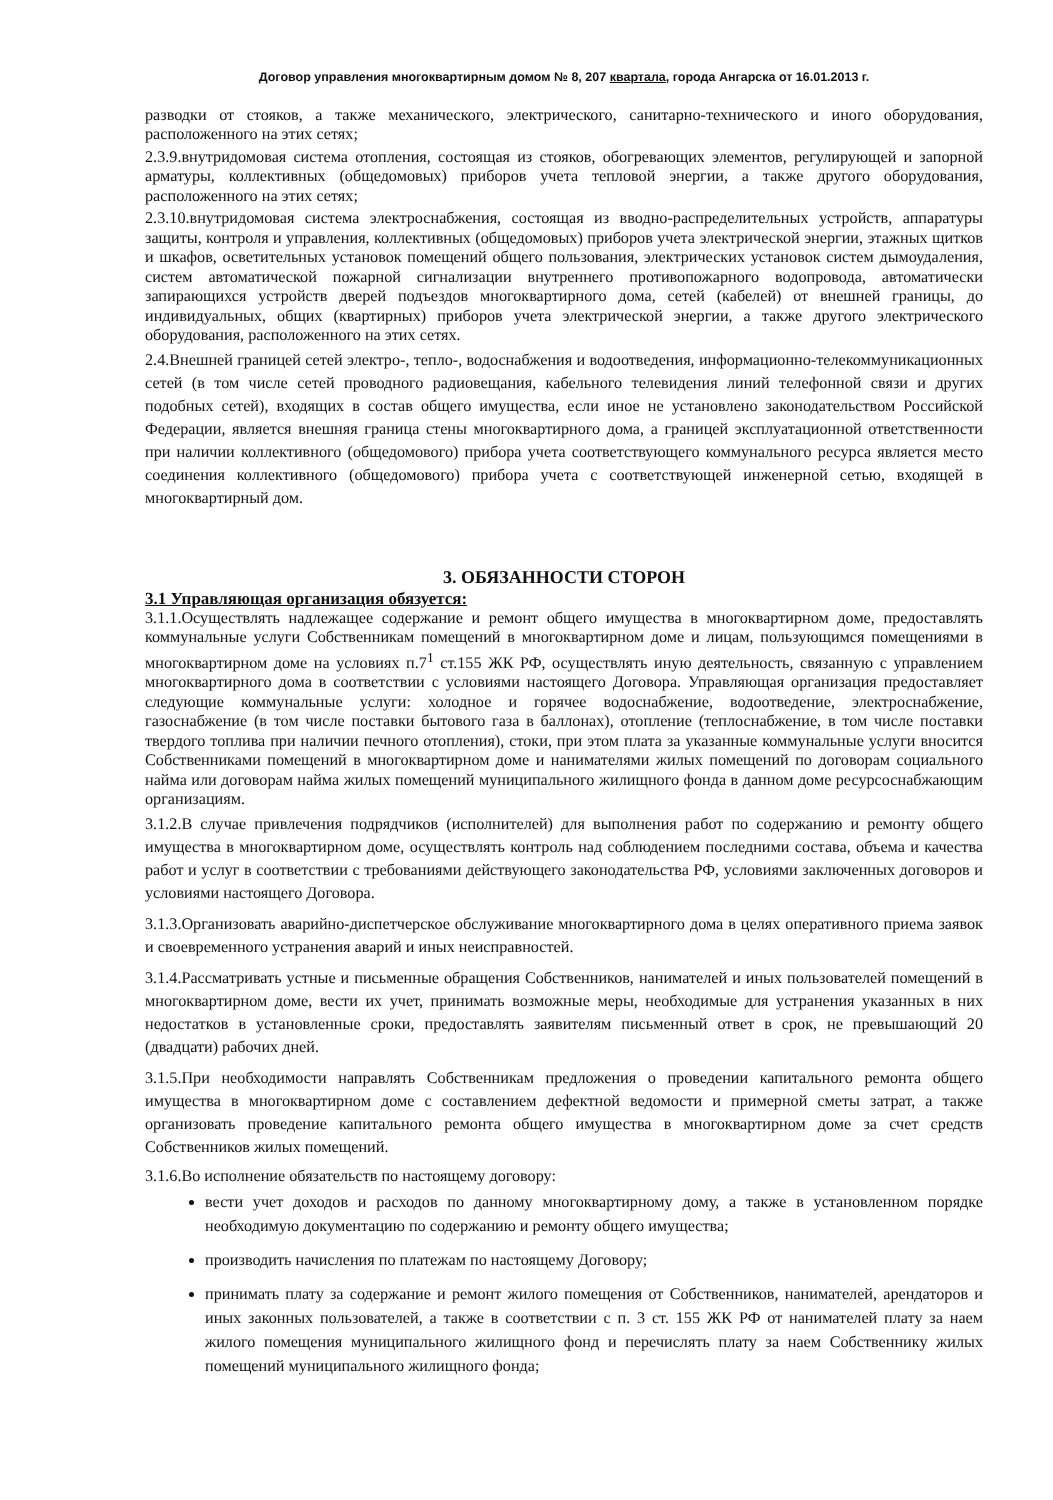Договор управления многоквартирным домом № 8, 207 квартала, города Ангарска от 16.01.2013 г.
разводки от стояков, а также механического, электрического, санитарно-технического и иного оборудования, расположенного на этих сетях;
2.3.9.внутридомовая система отопления, состоящая из стояков, обогревающих элементов, регулирующей и запорной арматуры, коллективных (общедомовых) приборов учета тепловой энергии, а также другого оборудования, расположенного на этих сетях;
2.3.10.внутридомовая система электроснабжения, состоящая из вводно-распределительных устройств, аппаратуры защиты, контроля и управления, коллективных (общедомовых) приборов учета электрической энергии, этажных щитков и шкафов, осветительных установок помещений общего пользования, электрических установок систем дымоудаления, систем автоматической пожарной сигнализации внутреннего противопожарного водопровода, автоматически запирающихся устройств дверей подъездов многоквартирного дома, сетей (кабелей) от внешней границы, до индивидуальных, общих (квартирных) приборов учета электрической энергии, а также другого электрического оборудования, расположенного на этих сетях.
2.4.Внешней границей сетей электро-, тепло-, водоснабжения и водоотведения, информационно-телекоммуникационных сетей (в том числе сетей проводного радиовещания, кабельного телевидения линий телефонной связи и других подобных сетей), входящих в состав общего имущества, если иное не установлено законодательством Российской Федерации, является внешняя граница стены многоквартирного дома, а границей эксплуатационной ответственности при наличии коллективного (общедомового) прибора учета соответствующего коммунального ресурса является место соединения коллективного (общедомового) прибора учета с соответствующей инженерной сетью, входящей в многоквартирный дом.
3. ОБЯЗАННОСТИ СТОРОН
3.1 Управляющая организация обязуется:
3.1.1.Осуществлять надлежащее содержание и ремонт общего имущества в многоквартирном доме, предоставлять коммунальные услуги Собственникам помещений в многоквартирном доме и лицам, пользующимся помещениями в многоквартирном доме на условиях п.7<sup>1</sup> ст.155 ЖК РФ, осуществлять иную деятельность, связанную с управлением многоквартирного дома в соответствии с условиями настоящего Договора. Управляющая организация предоставляет следующие коммунальные услуги: холодное и горячее водоснабжение, водоотведение, электроснабжение, газоснабжение (в том числе поставки бытового газа в баллонах), отопление (теплоснабжение, в том числе поставки твердого топлива при наличии печного отопления), стоки, при этом плата за указанные коммунальные услуги вносится Собственниками помещений в многоквартирном доме и нанимателями жилых помещений по договорам социального найма или договорам найма жилых помещений муниципального жилищного фонда в данном доме ресурсоснабжающим организациям.
3.1.2.В случае привлечения подрядчиков (исполнителей) для выполнения работ по содержанию и ремонту общего имущества в многоквартирном доме, осуществлять контроль над соблюдением последними состава, объема и качества работ и услуг в соответствии с требованиями действующего законодательства РФ, условиями заключенных договоров и условиями настоящего Договора.
3.1.3.Организовать аварийно-диспетчерское обслуживание многоквартирного дома в целях оперативного приема заявок и своевременного устранения аварий и иных неисправностей.
3.1.4.Рассматривать устные и письменные обращения Собственников, нанимателей и иных пользователей помещений в многоквартирном доме, вести их учет, принимать возможные меры, необходимые для устранения указанных в них недостатков в установленные сроки, предоставлять заявителям письменный ответ в срок, не превышающий 20 (двадцати) рабочих дней.
3.1.5.При необходимости направлять Собственникам предложения о проведении капитального ремонта общего имущества в многоквартирном доме с составлением дефектной ведомости и примерной сметы затрат, а также организовать проведение капитального ремонта общего имущества в многоквартирном доме за счет средств Собственников жилых помещений.
3.1.6.Во исполнение обязательств по настоящему договору:
вести учет доходов и расходов по данному многоквартирному дому, а также в установленном порядке необходимую документацию по содержанию и ремонту общего имущества;
производить начисления по платежам по настоящему Договору;
принимать плату за содержание и ремонт жилого помещения от Собственников, нанимателей, арендаторов и иных законных пользователей, а также в соответствии с п. 3 ст. 155 ЖК РФ от нанимателей плату за наем жилого помещения муниципального жилищного фонд и перечислять плату за наем Собственнику жилых помещений муниципального жилищного фонда;